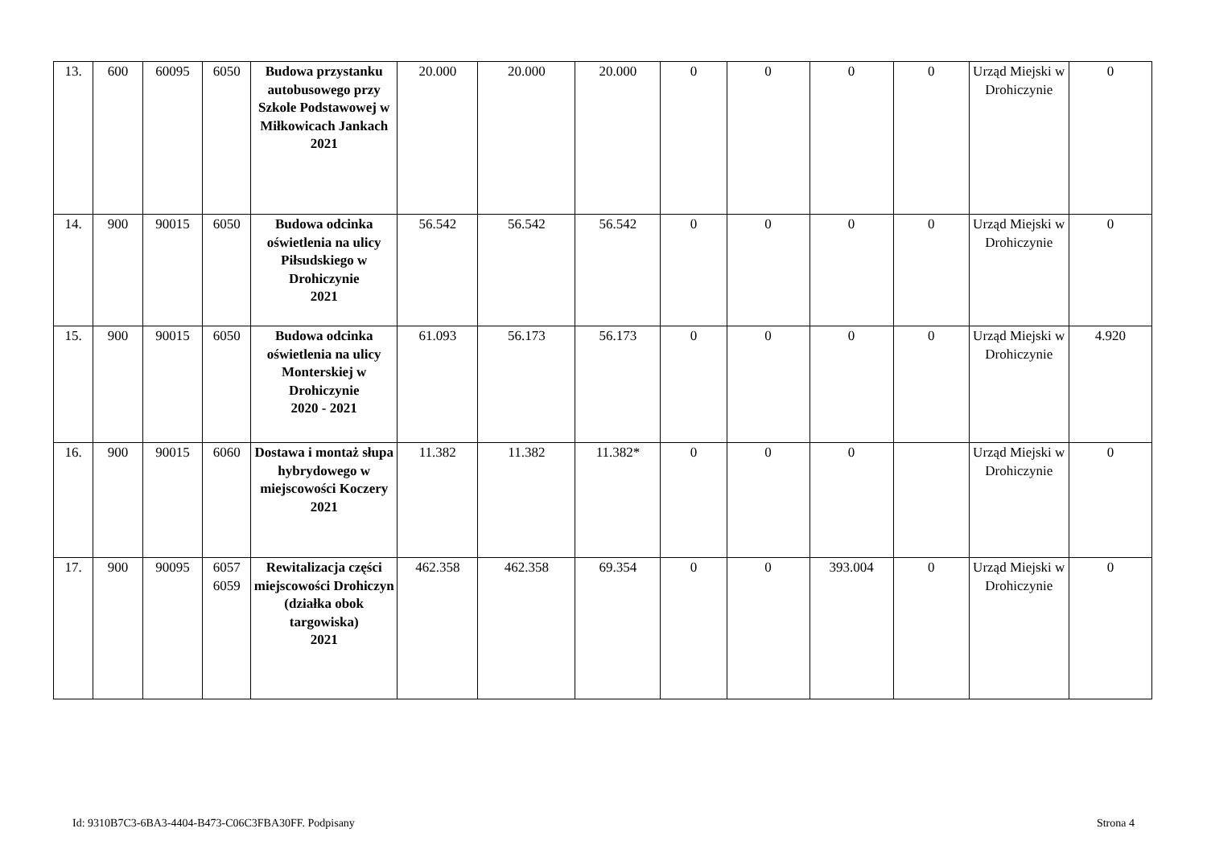| 13. | 600 | 60095 | 6050 | Budowa przystanku autobusowego przy Szkole Podstawowej w Miłkowicach Jankach 2021 | 20.000 | 20.000 | 20.000 | 0 | 0 | 0 | 0 | Urząd Miejski w Drohiczynie | 0 |
| 14. | 900 | 90015 | 6050 | Budowa odcinka oświetlenia na ulicy Piłsudskiego w Drohiczynie 2021 | 56.542 | 56.542 | 56.542 | 0 | 0 | 0 | 0 | Urząd Miejski w Drohiczynie | 0 |
| 15. | 900 | 90015 | 6050 | Budowa odcinka oświetlenia na ulicy Monterskiej w Drohiczynie 2020 - 2021 | 61.093 | 56.173 | 56.173 | 0 | 0 | 0 | 0 | Urząd Miejski w Drohiczynie | 4.920 |
| 16. | 900 | 90015 | 6060 | Dostawa i montaż słupa hybrydowego w miejscowości Koczery 2021 | 11.382 | 11.382 | 11.382* | 0 | 0 | 0 | | Urząd Miejski w Drohiczynie | 0 |
| 17. | 900 | 90095 | 6057 6059 | Rewitalizacja części miejscowości Drohiczyn (działka obok targowiska) 2021 | 462.358 | 462.358 | 69.354 | 0 | 0 | 393.004 | 0 | Urząd Miejski w Drohiczynie | 0 |
Id: 9310B7C3-6BA3-4404-B473-C06C3FBA30FF. Podpisany Strona 4